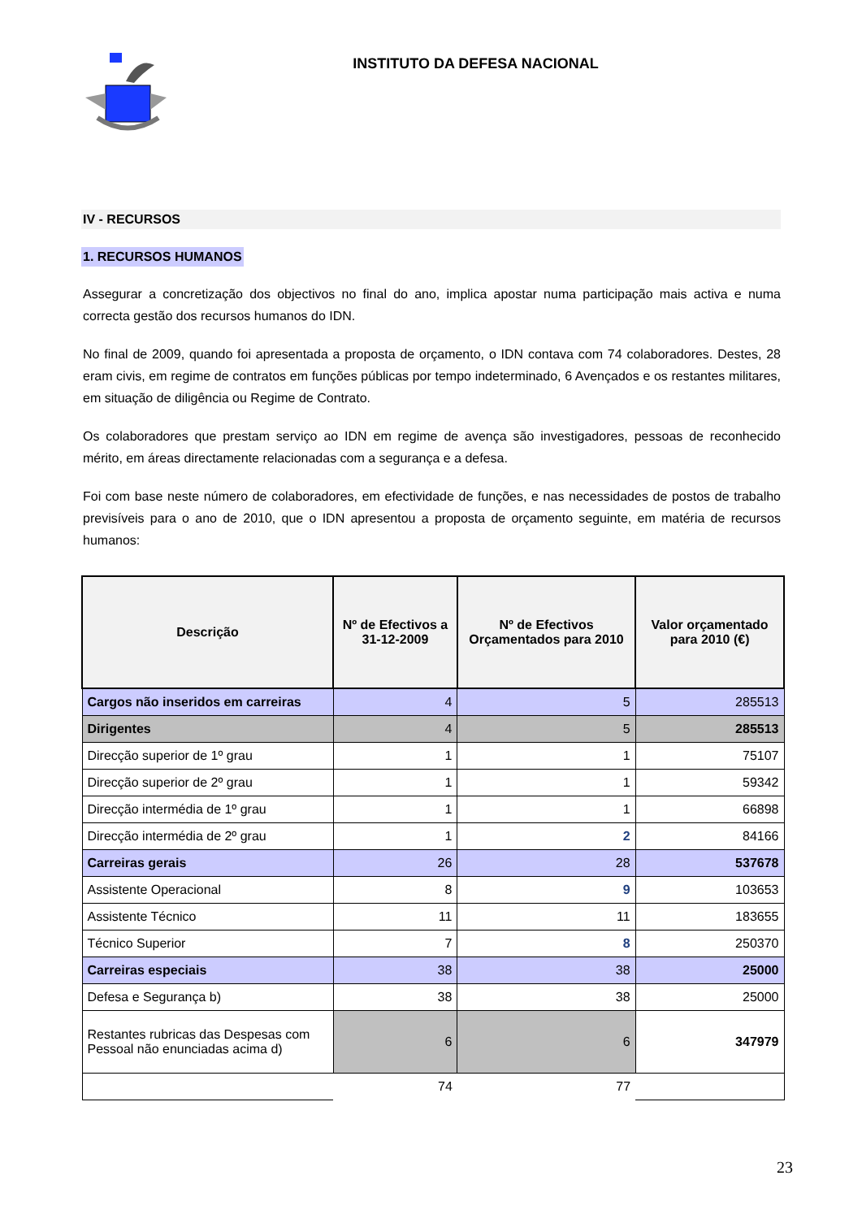INSTITUTO DA DEFESA NACIONAL
IV - RECURSOS
1. RECURSOS HUMANOS
Assegurar a concretização dos objectivos no final do ano, implica apostar numa participação mais activa e numa correcta gestão dos recursos humanos do IDN.
No final de 2009, quando foi apresentada a proposta de orçamento, o IDN contava com 74 colaboradores. Destes, 28 eram civis, em regime de contratos em funções públicas por tempo indeterminado, 6 Avençados e os restantes militares, em situação de diligência ou Regime de Contrato.
Os colaboradores que prestam serviço ao IDN em regime de avença são investigadores, pessoas de reconhecido mérito, em áreas directamente relacionadas com a segurança e a defesa.
Foi com base neste número de colaboradores, em efectividade de funções, e nas necessidades de postos de trabalho previsíveis para o ano de 2010, que o IDN apresentou a proposta de orçamento seguinte, em matéria de recursos humanos:
| Descrição | Nº de Efectivos a 31-12-2009 | Nº de Efectivos Orçamentados para 2010 | Valor orçamentado para 2010 (€) |
| --- | --- | --- | --- |
| Cargos não inseridos em carreiras | 4 | 5 | 285513 |
| Dirigentes | 4 | 5 | 285513 |
| Direcção superior de 1º grau | 1 | 1 | 75107 |
| Direcção superior de 2º grau | 1 | 1 | 59342 |
| Direcção intermédia de 1º grau | 1 | 1 | 66898 |
| Direcção intermédia de 2º grau | 1 | 2 | 84166 |
| Carreiras gerais | 26 | 28 | 537678 |
| Assistente Operacional | 8 | 9 | 103653 |
| Assistente Técnico | 11 | 11 | 183655 |
| Técnico Superior | 7 | 8 | 250370 |
| Carreiras especiais | 38 | 38 | 25000 |
| Defesa e Segurança b) | 38 | 38 | 25000 |
| Restantes rubricas das Despesas com Pessoal não enunciadas acima d) | 6 | 6 | 347979 |
| | 74 | 77 | |
23